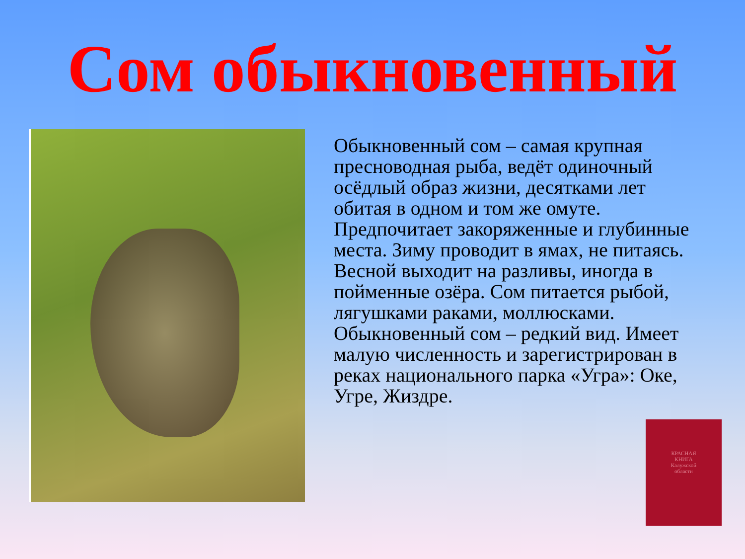Сом обыкновенный
Обыкновенный сом – самая крупная пресноводная рыба, ведёт одиночный осёдлый образ жизни, десятками лет обитая в одном и том же омуте. Предпочитает закоряженные и глубинные места. Зиму проводит в ямах, не питаясь. Весной выходит на разливы, иногда в пойменные озёра. Сом питается рыбой, лягушками раками, моллюсками. Обыкновенный сом – редкий вид. Имеет малую численность и зарегистрирован в реках национального парка «Угра»: Оке, Угре, Жиздре.
КРАСНАЯ
КНИГА
Калужской
области